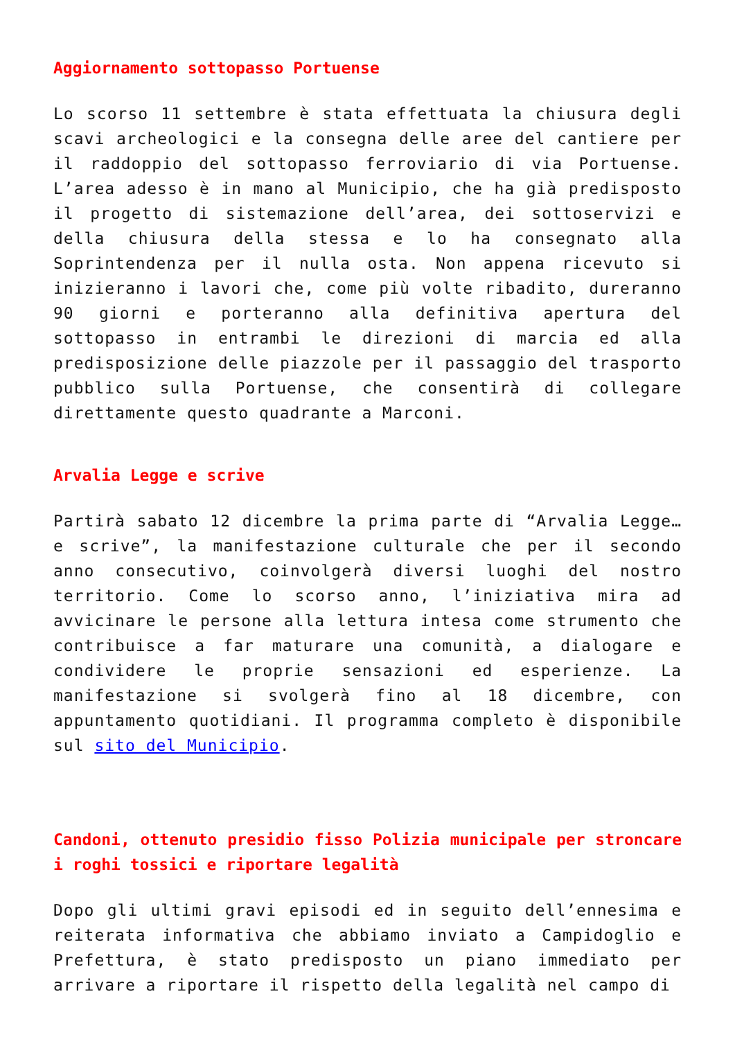Aggiornamento sottopasso Portuense
Lo scorso 11 settembre è stata effettuata la chiusura degli scavi archeologici e la consegna delle aree del cantiere per il raddoppio del sottopasso ferroviario di via Portuense. L’area adesso è in mano al Municipio, che ha già predisposto il progetto di sistemazione dell’area, dei sottoservizi e della chiusura della stessa e lo ha consegnato alla Soprintendenza per il nulla osta. Non appena ricevuto si inizieranno i lavori che, come più volte ribadito, dureranno 90 giorni e porteranno alla definitiva apertura del sottopasso in entrambi le direzioni di marcia ed alla predisposizione delle piazzole per il passaggio del trasporto pubblico sulla Portuense, che consentirà di collegare direttamente questo quadrante a Marconi.
Arvalia Legge e scrive
Partirà sabato 12 dicembre la prima parte di “Arvalia Legge… e scrive”, la manifestazione culturale che per il secondo anno consecutivo, coinvolgerà diversi luoghi del nostro territorio. Come lo scorso anno, l’iniziativa mira ad avvicinare le persone alla lettura intesa come strumento che contribuisce a far maturare una comunità, a dialogare e condividere le proprie sensazioni ed esperienze. La manifestazione si svolgerà fino al 18 dicembre, con appuntamento quotidiani. Il programma completo è disponibile sul sito del Municipio.
Candoni, ottenuto presidio fisso Polizia municipale per stroncare i roghi tossici e riportare legalità
Dopo gli ultimi gravi episodi ed in seguito dell’ennesima e reiterata informativa che abbiamo inviato a Campidoglio e Prefettura, è stato predisposto un piano immediato per arrivare a riportare il rispetto della legalità nel campo di